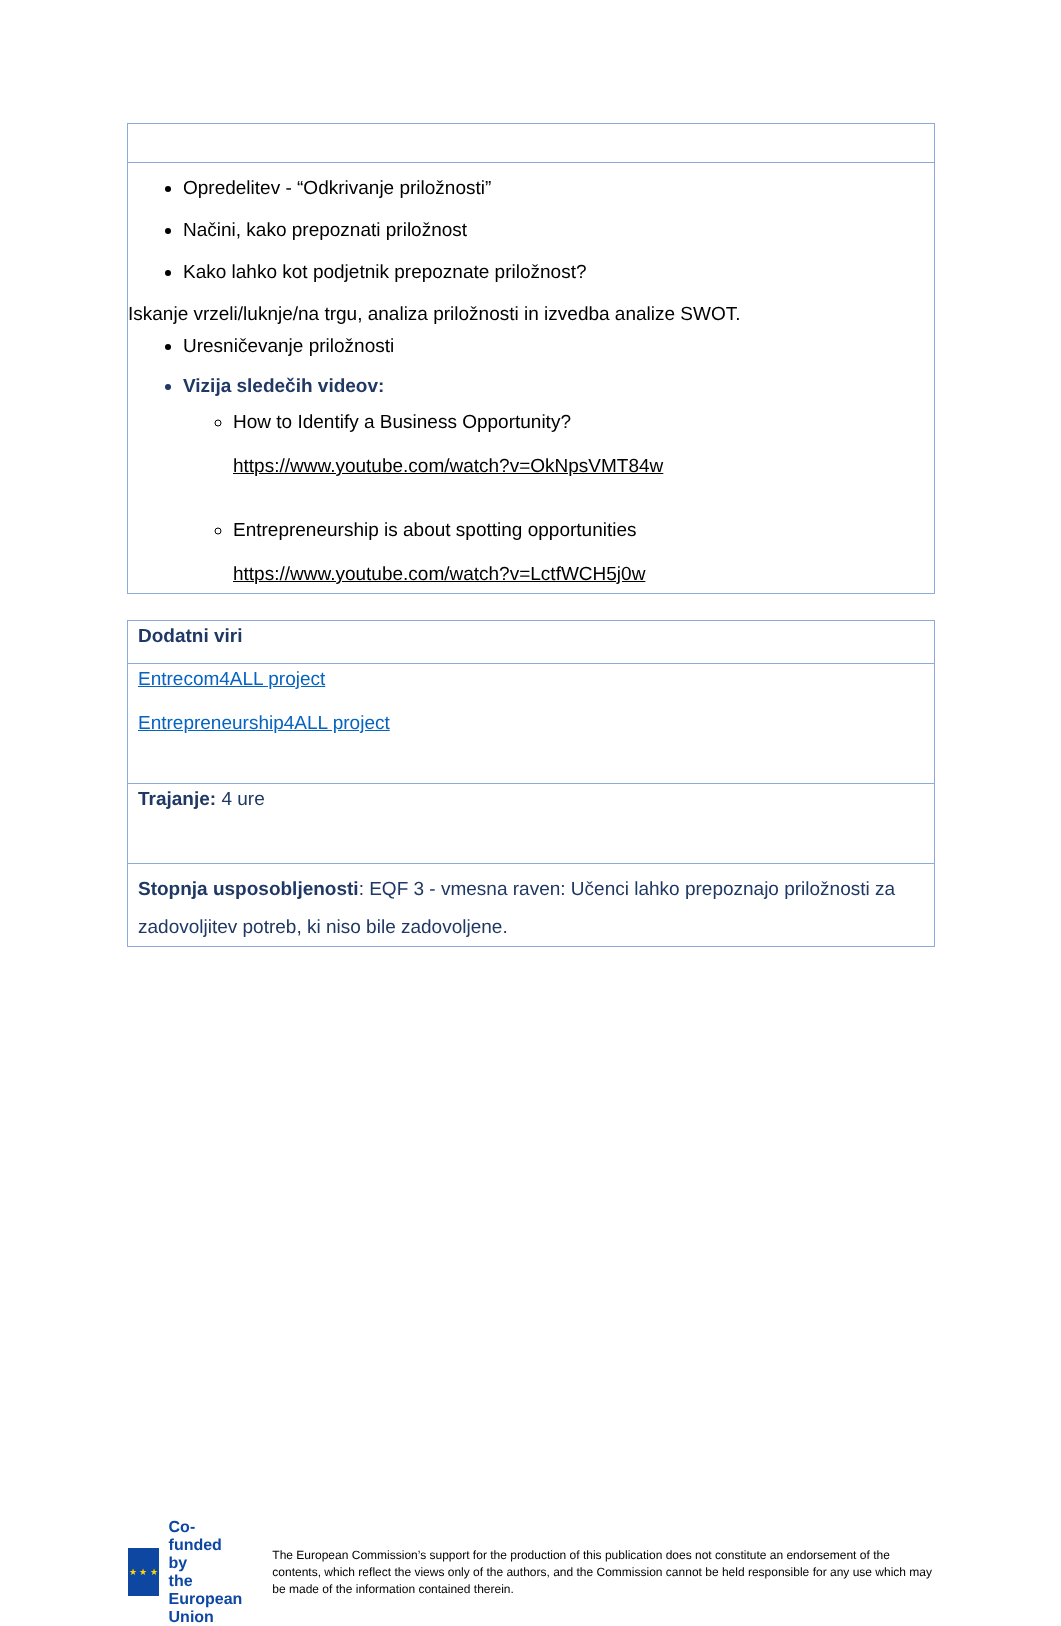| Opredelitev - “Odkrivanje priložnosti” Načini, kako prepoznati priložnost Kako lahko kot podjetnik prepoznate priložnost? Iskanje vrzeli/luknje/na trgu, analiza priložnosti in izvedba analize SWOT. Uresničevanje priložnosti Vizija sledečih videov: How to Identify a Business Opportunity? https://www.youtube.com/watch?v=OkNpsVMT84w Entrepreneurship is about spotting opportunities https://www.youtube.com/watch?v=LctfWCH5j0w |
| Dodatni viri |
| Entrecom4ALL project Entrepreneurship4ALL project |
| Trajanje: 4 ure |
| Stopnja usposobljenosti : EQF 3 - vmesna raven: Učenci lahko prepoznajo priložnosti za zadovoljitev potreb, ki niso bile zadovoljene. |
★ ★ ★
Co-funded by
the European Union
The European Commission’s support for the production of this publication does not constitute an endorsement of the contents, which reflect the views only of the authors, and the Commission cannot be held responsible for any use which may be made of the information contained therein.